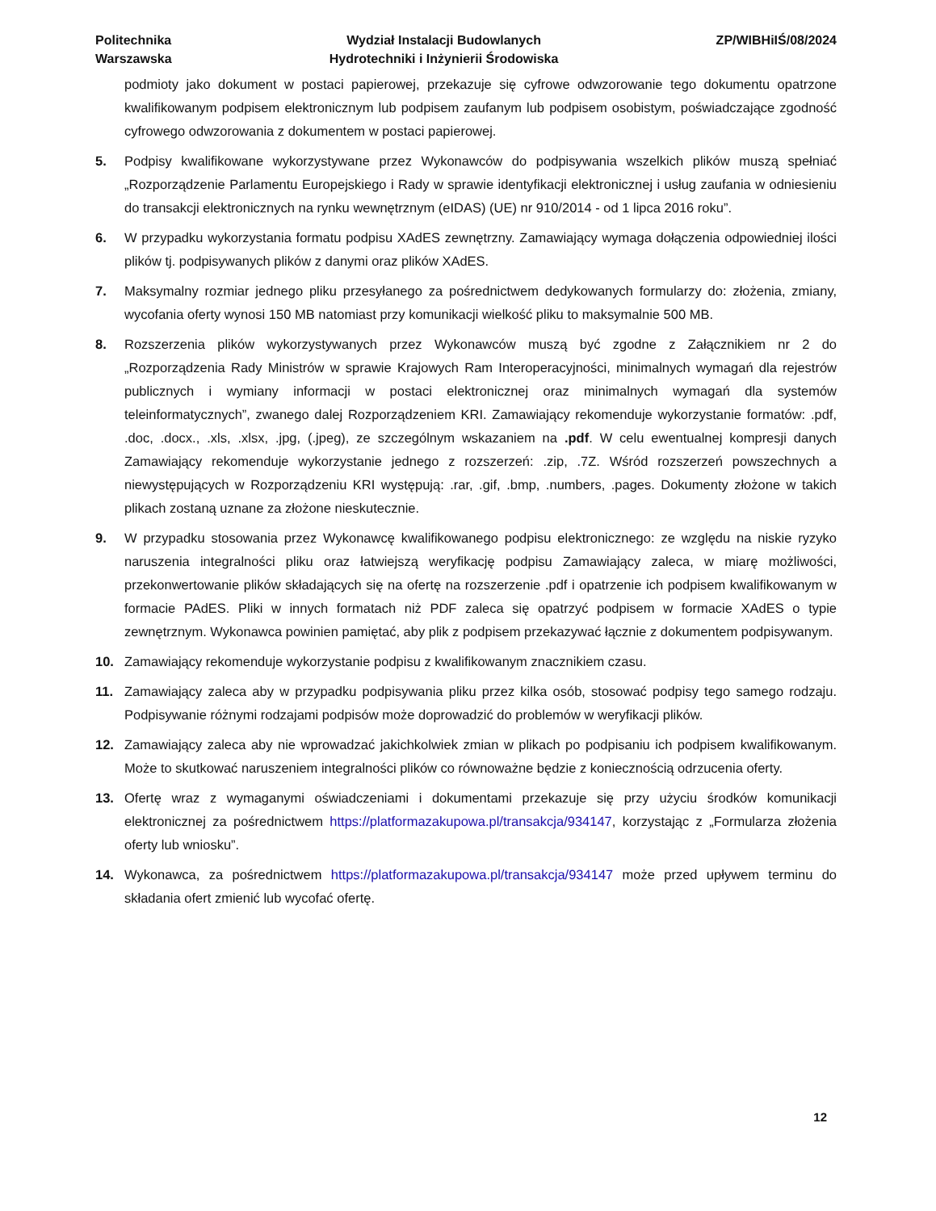Politechnika
Warszawska
Wydział Instalacji Budowlanych
Hydrotechniki i Inżynierii Środowiska
ZP/WIBHiIŚ/08/2024
podmioty jako dokument w postaci papierowej, przekazuje się cyfrowe odwzorowanie tego dokumentu opatrzone kwalifikowanym podpisem elektronicznym lub podpisem zaufanym lub podpisem osobistym, poświadczające zgodność cyfrowego odwzorowania z dokumentem w postaci papierowej.
5. Podpisy kwalifikowane wykorzystywane przez Wykonawców do podpisywania wszelkich plików muszą spełniać „Rozporządzenie Parlamentu Europejskiego i Rady w sprawie identyfikacji elektronicznej i usług zaufania w odniesieniu do transakcji elektronicznych na rynku wewnętrznym (eIDAS) (UE) nr 910/2014 - od 1 lipca 2016 roku”.
6. W przypadku wykorzystania formatu podpisu XAdES zewnętrzny. Zamawiający wymaga dołączenia odpowiedniej ilości plików tj. podpisywanych plików z danymi oraz plików XAdES.
7. Maksymalny rozmiar jednego pliku przesyłanego za pośrednictwem dedykowanych formularzy do: złożenia, zmiany, wycofania oferty wynosi 150 MB natomiast przy komunikacji wielkość pliku to maksymalnie 500 MB.
8. Rozszerzenia plików wykorzystywanych przez Wykonawców muszą być zgodne z Załącznikiem nr 2 do „Rozporządzenia Rady Ministrów w sprawie Krajowych Ram Interoperacyjności, minimalnych wymagań dla rejestrów publicznych i wymiany informacji w postaci elektronicznej oraz minimalnych wymagań dla systemów teleinformatycznych”, zwanego dalej Rozporządzeniem KRI. Zamawiający rekomenduje wykorzystanie formatów: .pdf, .doc, .docx., .xls, .xlsx, .jpg, (.jpeg), ze szczególnym wskazaniem na .pdf. W celu ewentualnej kompresji danych Zamawiający rekomenduje wykorzystanie jednego z rozszerzeń: .zip, .7Z. Wśród rozszerzeń powszechnych a niewystępujących w Rozporządzeniu KRI występują: .rar, .gif, .bmp, .numbers, .pages. Dokumenty złożone w takich plikach zostaną uznane za złożone nieskutecznie.
9. W przypadku stosowania przez Wykonawcę kwalifikowanego podpisu elektronicznego: ze względu na niskie ryzyko naruszenia integralności pliku oraz łatwiejszą weryfikację podpisu Zamawiający zaleca, w miarę możliwości, przekonwertowanie plików składających się na ofertę na rozszerzenie .pdf i opatrzenie ich podpisem kwalifikowanym w formacie PAdES. Pliki w innych formatach niż PDF zaleca się opatrzyć podpisem w formacie XAdES o typie zewnętrznym. Wykonawca powinien pamiętać, aby plik z podpisem przekazywać łącznie z dokumentem podpisywanym.
10. Zamawiający rekomenduje wykorzystanie podpisu z kwalifikowanym znacznikiem czasu.
11. Zamawiający zaleca aby w przypadku podpisywania pliku przez kilka osób, stosować podpisy tego samego rodzaju. Podpisywanie różnymi rodzajami podpisów może doprowadzić do problemów w weryfikacji plików.
12. Zamawiający zaleca aby nie wprowadzać jakichkolwiek zmian w plikach po podpisaniu ich podpisem kwalifikowanym. Może to skutkować naruszeniem integralności plików co równoważne będzie z koniecznością odrzucenia oferty.
13. Ofertę wraz z wymaganymi oświadczeniami i dokumentami przekazuje się przy użyciu środków komunikacji elektronicznej za pośrednictwem https://platformazakupowa.pl/transakcja/934147, korzystając z „Formularza złożenia oferty lub wniosku”.
14. Wykonawca, za pośrednictwem https://platformazakupowa.pl/transakcja/934147 może przed upływem terminu do składania ofert zmienić lub wycofać ofertę.
12